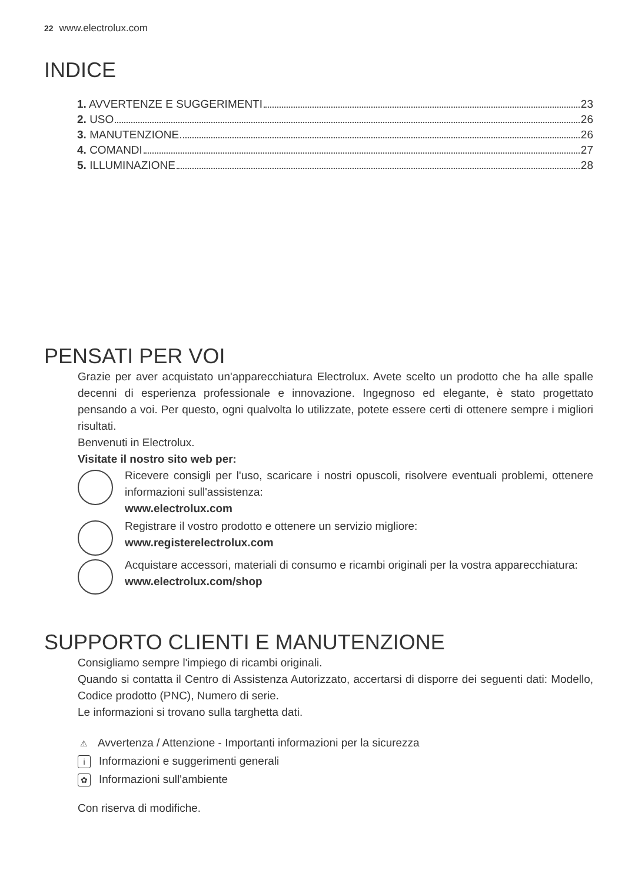22 www.electrolux.com
INDICE
1. AVVERTENZE E SUGGERIMENTI 23
2. USO 26
3. MANUTENZIONE 26
4. COMANDI 27
5. ILLUMINAZIONE 28
PENSATI PER VOI
Grazie per aver acquistato un'apparecchiatura Electrolux. Avete scelto un prodotto che ha alle spalle decenni di esperienza professionale e innovazione. Ingegnoso ed elegante, è stato progettato pensando a voi. Per questo, ogni qualvolta lo utilizzate, potete essere certi di ottenere sempre i migliori risultati.
Benvenuti in Electrolux.
Visitate il nostro sito web per:
Ricevere consigli per l'uso, scaricare i nostri opuscoli, risolvere eventuali problemi, ottenere informazioni sull'assistenza:
www.electrolux.com
Registrare il vostro prodotto e ottenere un servizio migliore:
www.registerelectrolux.com
Acquistare accessori, materiali di consumo e ricambi originali per la vostra apparecchiatura:
www.electrolux.com/shop
SUPPORTO CLIENTI E MANUTENZIONE
Consigliamo sempre l'impiego di ricambi originali.
Quando si contatta il Centro di Assistenza Autorizzato, accertarsi di disporre dei seguenti dati: Modello, Codice prodotto (PNC), Numero di serie.
Le informazioni si trovano sulla targhetta dati.
⚠ Avvertenza / Attenzione - Importanti informazioni per la sicurezza
i Informazioni e suggerimenti generali
✿ Informazioni sull'ambiente
Con riserva di modifiche.